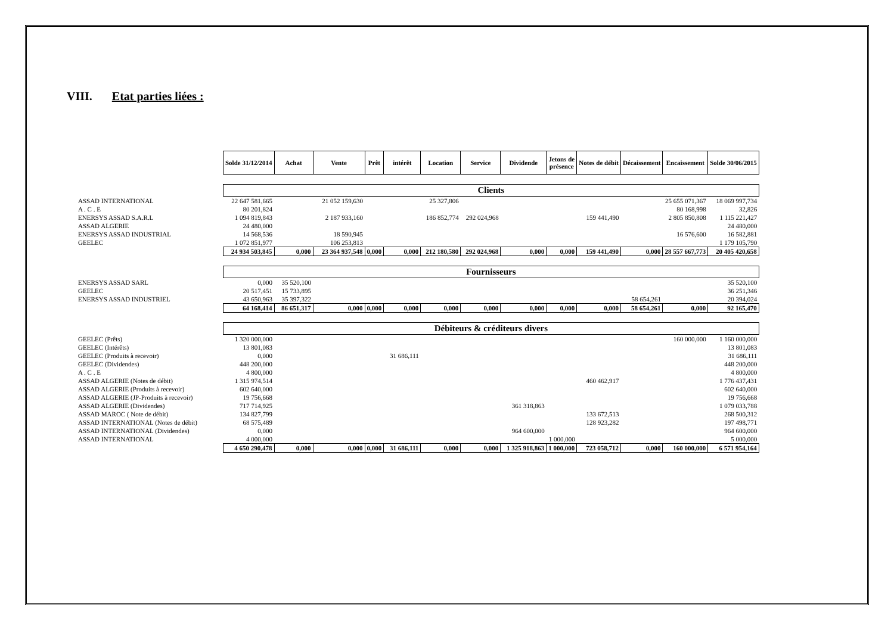VIII. Etat parties liées :
| | Solde 31/12/2014 | Achat | Vente | Prêt | intérêt | Location | Service | Dividende | Jetons de présence | Notes de débit | Décaissement | Encaissement | Solde 30/06/2015 |
| | Clients | | | | | | | | | | | | |
| ASSAD INTERNATIONAL | 22 647 581,665 | | 21 052 159,630 | | | 25 327,806 | | | | | | 25 655 071,367 | 18 069 997,734 |
| A . C . E | 80 201,824 | | | | | | | | | | | 80 168,998 | 32,826 |
| ENERSYS ASSAD S.A.R.L | 1 094 819,843 | | 2 187 933,160 | | | 186 852,774 | 292 024,968 | | | 159 441,490 | | 2 805 850,808 | 1 115 221,427 |
| ASSAD ALGERIE | 24 480,000 | | | | | | | | | | | | 24 480,000 |
| ENERSYS ASSAD INDUSTRIAL | 14 568,536 | | 18 590,945 | | | | | | | | | 16 576,600 | 16 582,881 |
| GEELEC | 1 072 851,977 | | 106 253,813 | | | | | | | | | | 1 179 105,790 |
| | 24 934 503,845 | 0,000 | 23 364 937,548 | 0,000 | 0,000 | 212 180,580 | 292 024,968 | 0,000 | 0,000 | 159 441,490 | 0,000 | 28 557 667,773 | 20 405 420,658 |
| | Fournisseurs | | | | | | | | | | | | |
| ENERSYS ASSAD SARL | 0,000 | 35 520,100 | | | | | | | | | | | 35 520,100 |
| GEELEC | 20 517,451 | 15 733,895 | | | | | | | | | | | 36 251,346 |
| ENERSYS ASSAD INDUSTRIEL | 43 650,963 | 35 397,322 | | | | | | | | | 58 654,261 | | 20 394,024 |
| | 64 168,414 | 86 651,317 | 0,000 | 0,000 | 0,000 | 0,000 | 0,000 | 0,000 | 0,000 | 0,000 | 58 654,261 | 0,000 | 92 165,470 |
| | Débiteurs & créditeurs divers | | | | | | | | | | | | |
| GEELEC (Prêts) | 1 320 000,000 | | | | | | | | | | | 160 000,000 | 1 160 000,000 |
| GEELEC (Intérêts) | 13 801,083 | | | | | | | | | | | | 13 801,083 |
| GEELEC (Produits à recevoir) | 0,000 | | | | 31 686,111 | | | | | | | | 31 686,111 |
| GEELEC (Dividendes) | 448 200,000 | | | | | | | | | | | | 448 200,000 |
| A . C . E | 4 800,000 | | | | | | | | | | | | 4 800,000 |
| ASSAD ALGERIE (Notes de débit) | 1 315 974,514 | | | | | | | | | 460 462,917 | | | 1 776 437,431 |
| ASSAD ALGERIE (Produits à recevoir) | 602 640,000 | | | | | | | | | | | | 602 640,000 |
| ASSAD ALGERIE (JP-Produits à recevoir) | 19 756,668 | | | | | | | | | | | | 19 756,668 |
| ASSAD ALGERIE (Dividendes) | 717 714,925 | | | | | | | 361 318,863 | | | | | 1 079 033,788 |
| ASSAD MAROC ( Note de débit) | 134 827,799 | | | | | | | | | 133 672,513 | | | 268 500,312 |
| ASSAD INTERNATIONAL (Notes de débit) | 68 575,489 | | | | | | | | | 128 923,282 | | | 197 498,771 |
| ASSAD INTERNATIONAL (Dividendes) | 0,000 | | | | | | | 964 600,000 | | | | | 964 600,000 |
| ASSAD INTERNATIONAL | 4 000,000 | | | | | | | | 1 000,000 | | | | 5 000,000 |
| | 4 650 290,478 | 0,000 | 0,000 | 0,000 | 31 686,111 | 0,000 | 0,000 | 1 325 918,863 | 1 000,000 | 723 058,712 | 0,000 | 160 000,000 | 6 571 954,164 |